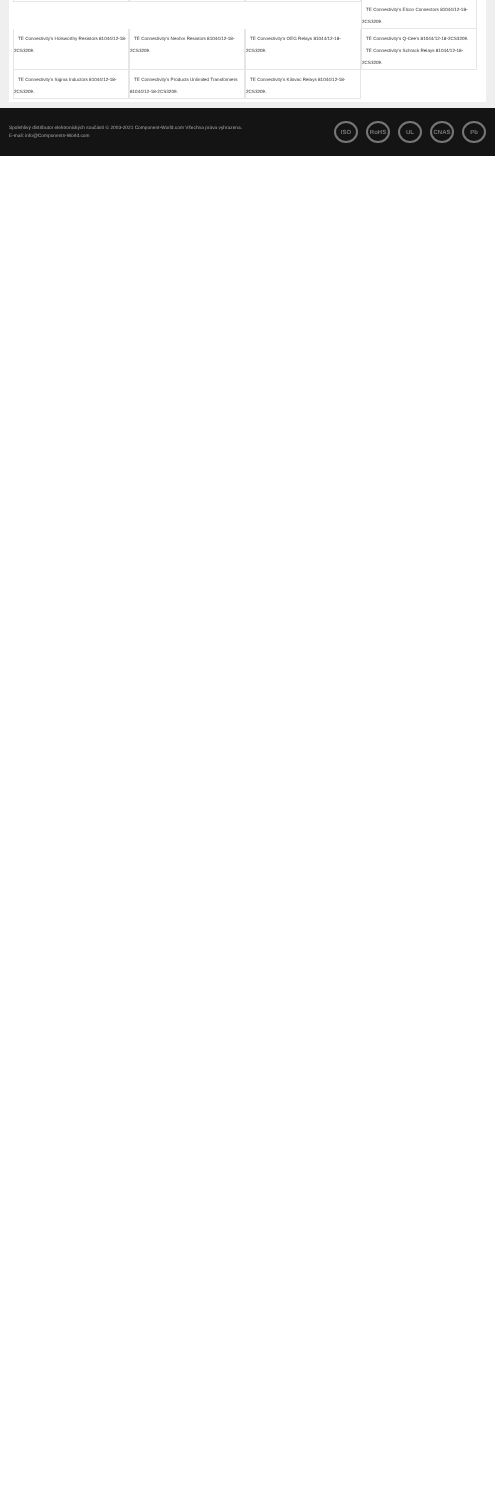TE Connectivity's Elcon Connectors 81044/12-18-2CS3209.
TE Connectivity's Holsworthy Resistors 81044/12-18-2CS3209.
TE Connectivity's Neohm Resistors 81044/12-18-2CS3209.
TE Connectivity's OEG Relays 81044/12-18-2CS3209.
TE Connectivity's Q-Cee's 81044/12-18-2CS3209.
TE Connectivity's Schrack Relays 81044/12-18-2CS3209.
TE Connectivity's Sigma Inductors 81044/12-18-2CS3209.
TE Connectivity's Products Unlimited Transformers 81044/12-18-2CS3209.
TE Connectivity's Kilovac Relays 81044/12-18-2CS3209.
Spolehlivý distributor elektronických součástí © 2003-2021 Component-World.com Všechna práva vyhrazena.
E-mail: info@Components-World.com
ISO RoHS UL CNAS Pb